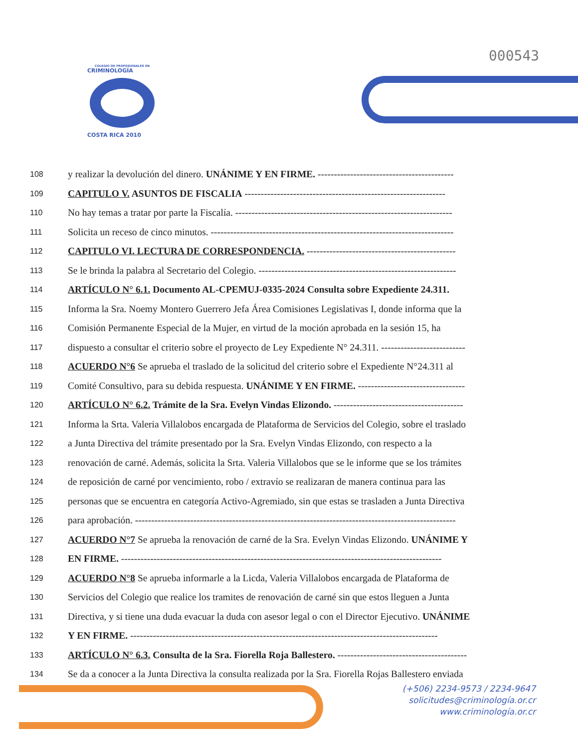000543
COLEGIO DE PROFESIONALES EN
CRIMINOLOGÍA
COSTA RICA 2010
108 y realizar la devolución del dinero. UNÁNIME Y EN FIRME. ------------------------------------------
109 CAPITULO V. ASUNTOS DE FISCALIA --------------------------------------------------------------
110 No hay temas a tratar por parte la Fiscalía. -------------------------------------------------------------------
111 Solicita un receso de cinco minutos. ---------------------------------------------------------------------------
112 CAPITULO VI. LECTURA DE CORRESPONDENCIA. ----------------------------------------------
113 Se le brinda la palabra al Secretario del Colegio. -------------------------------------------------------------
114 ARTÍCULO N° 6.1. Documento AL-CPEMUJ-0335-2024 Consulta sobre Expediente 24.311.
115 Informa la Sra. Noemy Montero Guerrero Jefa Área Comisiones Legislativas I, donde informa que la
116 Comisión Permanente Especial de la Mujer, en virtud de la moción aprobada en la sesión 15, ha
117 dispuesto a consultar el criterio sobre el proyecto de Ley Expediente N° 24.311. --------------------------
118 ACUERDO N°6 Se aprueba el traslado de la solicitud del criterio sobre el Expediente N°24.311 al
119 Comité Consultivo, para su debida respuesta. UNÁNIME Y EN FIRME. ---------------------------------
120 ARTÍCULO N° 6.2. Trámite de la Sra. Evelyn Vindas Elizondo. ----------------------------------------
121 Informa la Srta. Valeria Villalobos encargada de Plataforma de Servicios del Colegio, sobre el traslado
122 a Junta Directiva del trámite presentado por la Sra. Evelyn Vindas Elizondo, con respecto a la
123 renovación de carné. Además, solicita la Srta. Valeria Villalobos que se le informe que se los trámites
124 de reposición de carné por vencimiento, robo / extravío se realizaran de manera continua para las
125 personas que se encuentra en categoría Activo-Agremiado, sin que estas se trasladen a Junta Directiva
126 para aprobación. ---------------------------------------------------------------------------------------------------
127 ACUERDO N°7 Se aprueba la renovación de carné de la Sra. Evelyn Vindas Elizondo. UNÁNIME Y
128 EN FIRME. ---------------------------------------------------------------------------------------------------
129 ACUERDO N°8 Se aprueba informarle a la Licda, Valeria Villalobos encargada de Plataforma de
130 Servicios del Colegio que realice los tramites de renovación de carné sin que estos lleguen a Junta
131 Directiva, y si tiene una duda evacuar la duda con asesor legal o con el Director Ejecutivo. UNÁNIME
132 Y EN FIRME. -----------------------------------------------------------------------------------------------
133 ARTÍCULO N° 6.3. Consulta de la Sra. Fiorella Roja Ballestero. ----------------------------------------
134 Se da a conocer a la Junta Directiva la consulta realizada por la Sra. Fiorella Rojas Ballestero enviada
(+506) 2234-9573 / 2234-9647
solicitudes@criminología.or.cr
www.criminología.or.cr